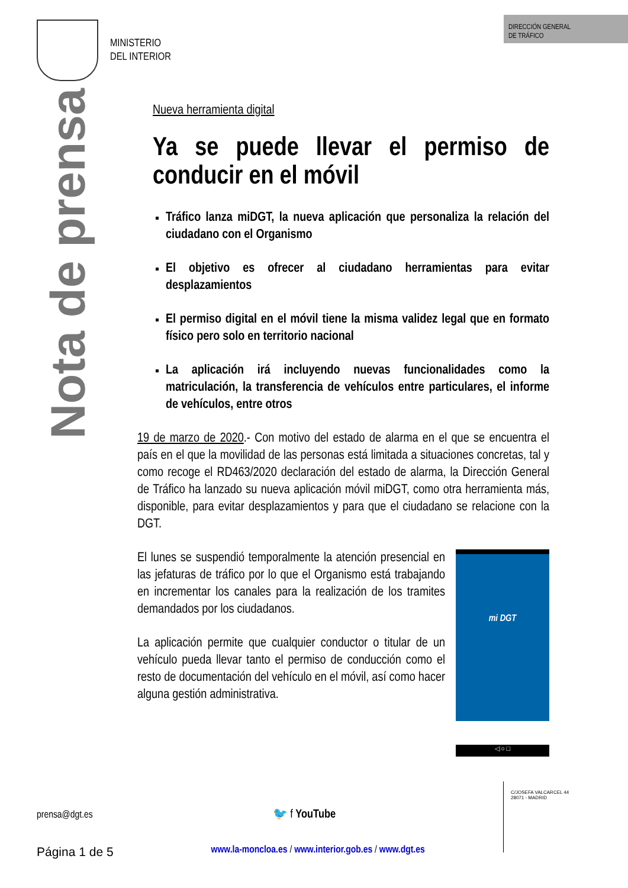MINISTERIO
DEL INTERIOR
DIRECCIÓN GENERAL
DE TRÁFICO
Nota de prensa
Nueva herramienta digital
Ya se puede llevar el permiso de conducir en el móvil
Tráfico lanza miDGT, la nueva aplicación que personaliza la relación del ciudadano con el Organismo
El objetivo es ofrecer al ciudadano herramientas para evitar desplazamientos
El permiso digital en el móvil tiene la misma validez legal que en formato físico pero solo en territorio nacional
La aplicación irá incluyendo nuevas funcionalidades como la matriculación, la transferencia de vehículos entre particulares, el informe de vehículos, entre otros
19 de marzo de 2020.- Con motivo del estado de alarma en el que se encuentra el país en el que la movilidad de las personas está limitada a situaciones concretas, tal y como recoge el RD463/2020 declaración del estado de alarma, la Dirección General de Tráfico ha lanzado su nueva aplicación móvil miDGT, como otra herramienta más, disponible, para evitar desplazamientos y para que el ciudadano se relacione con la DGT.
El lunes se suspendió temporalmente la atención presencial en las jefaturas de tráfico por lo que el Organismo está trabajando en incrementar los canales para la realización de los tramites demandados por los ciudadanos.
La aplicación permite que cualquier conductor o titular de un vehículo pueda llevar tanto el permiso de conducción como el resto de documentación del vehículo en el móvil, así como hacer alguna gestión administrativa.
mi DGT
◁ ○ □
prensa@dgt.es 🐦 f YouTube
Página 1 de 5 www.la-moncloa.es / www.interior.gob.es / www.dgt.es
C/JOSEFA VALCARCEL 44
28071 - MADRID